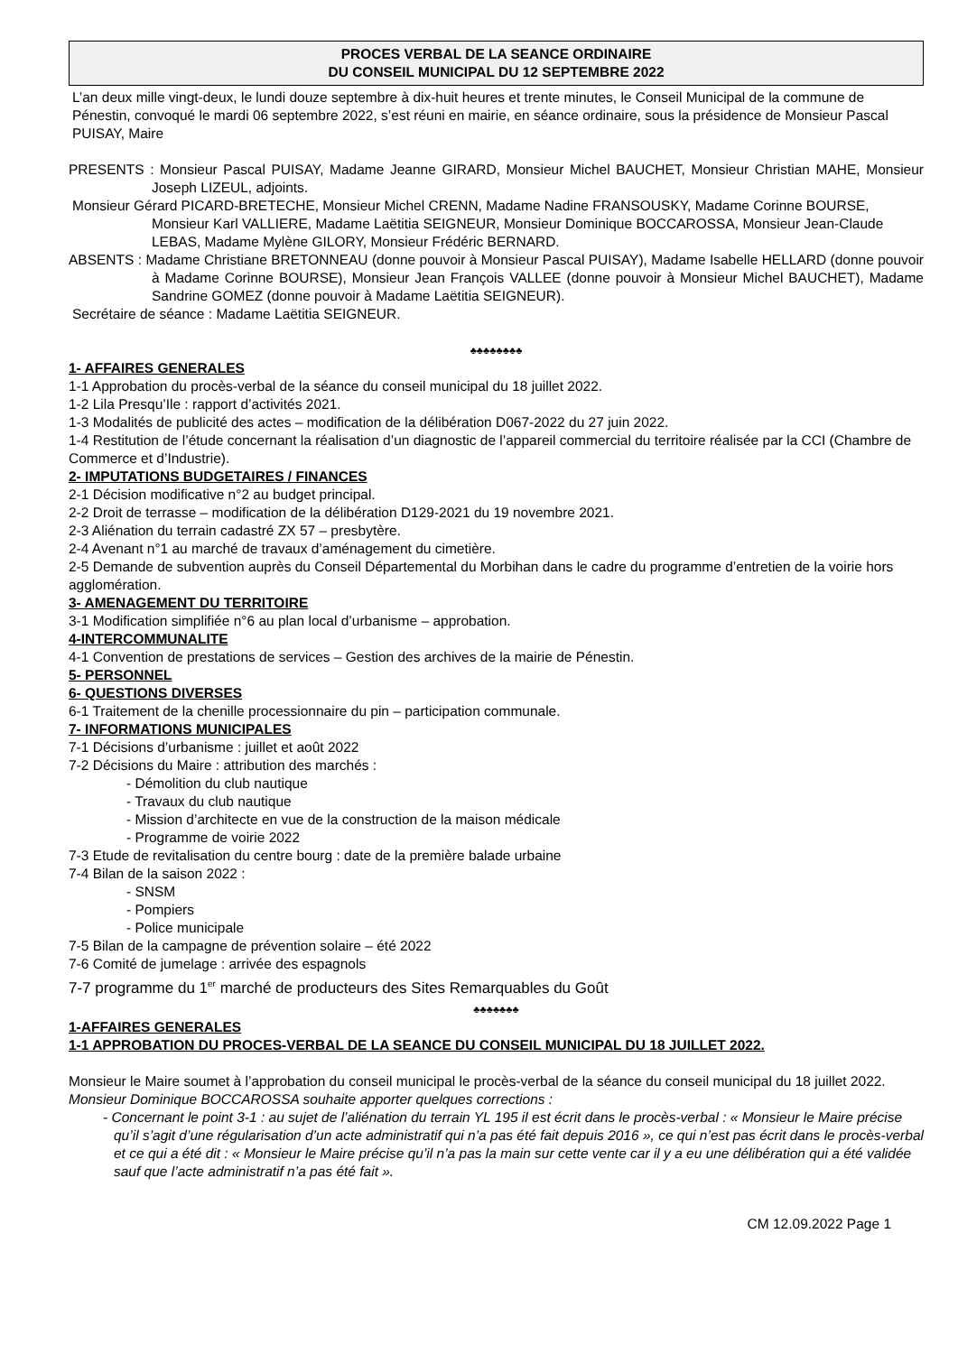PROCES VERBAL DE LA SEANCE ORDINAIRE
DU CONSEIL MUNICIPAL DU 12 SEPTEMBRE 2022
L’an deux mille vingt-deux, le lundi douze septembre à dix-huit heures et trente minutes, le Conseil Municipal de la commune de Pénestin, convoqué le mardi 06 septembre 2022, s’est réuni en mairie, en séance ordinaire, sous la présidence de Monsieur Pascal PUISAY, Maire
PRESENTS : Monsieur Pascal PUISAY, Madame Jeanne GIRARD, Monsieur Michel BAUCHET, Monsieur Christian MAHE, Monsieur Joseph LIZEUL, adjoints.
Monsieur Gérard PICARD-BRETECHE, Monsieur Michel CRENN, Madame Nadine FRANSOUSKY, Madame Corinne BOURSE, Monsieur Karl VALLIERE, Madame Laëtitia SEIGNEUR, Monsieur Dominique BOCCAROSSA, Monsieur Jean-Claude LEBAS, Madame Mylène GILORY, Monsieur Frédéric BERNARD.
ABSENTS : Madame Christiane BRETONNEAU (donne pouvoir à Monsieur Pascal PUISAY), Madame Isabelle HELLARD (donne pouvoir à Madame Corinne BOURSE), Monsieur Jean François VALLEE (donne pouvoir à Monsieur Michel BAUCHET), Madame Sandrine GOMEZ (donne pouvoir à Madame Laëtitia SEIGNEUR).
Secrétaire de séance : Madame Laëtitia SEIGNEUR.
♣♣♣♣♣♣♣♣
1- AFFAIRES GENERALES
1-1 Approbation du procès-verbal de la séance du conseil municipal du 18 juillet 2022.
1-2 Lila Presqu’Ile : rapport d’activités 2021.
1-3 Modalités de publicité des actes – modification de la délibération D067-2022 du 27 juin 2022.
1-4 Restitution de l’étude concernant la réalisation d’un diagnostic de l’appareil commercial du territoire réalisée par la CCI (Chambre de Commerce et d’Industrie).
2- IMPUTATIONS BUDGETAIRES / FINANCES
2-1 Décision modificative n°2 au budget principal.
2-2 Droit de terrasse – modification de la délibération D129-2021 du 19 novembre 2021.
2-3 Aliénation du terrain cadastré ZX 57 – presbytère.
2-4 Avenant n°1 au marché de travaux d’aménagement du cimetière.
2-5 Demande de subvention auprès du Conseil Départemental du Morbihan dans le cadre du programme d’entretien de la voirie hors agglomération.
3- AMENAGEMENT DU TERRITOIRE
3-1 Modification simplifiée n°6 au plan local d’urbanisme – approbation.
4-INTERCOMMUNALITE
4-1 Convention de prestations de services – Gestion des archives de la mairie de Pénestin.
5- PERSONNEL
6- QUESTIONS DIVERSES
6-1 Traitement de la chenille processionnaire du pin – participation communale.
7- INFORMATIONS MUNICIPALES
7-1 Décisions d’urbanisme : juillet et août 2022
7-2 Décisions du Maire : attribution des marchés :
- Démolition du club nautique
- Travaux du club nautique
- Mission d’architecte en vue de la construction de la maison médicale
- Programme de voirie 2022
7-3 Etude de revitalisation du centre bourg : date de la première balade urbaine
7-4 Bilan de la saison 2022 :
- SNSM
- Pompiers
- Police municipale
7-5 Bilan de la campagne de prévention solaire – été 2022
7-6 Comité de jumelage : arrivée des espagnols
7-7 programme du 1<sup>er</sup> marché de producteurs des Sites Remarquables du Goût
♣♣♣♣♣♣♣
1-AFFAIRES GENERALES
1-1 APPROBATION DU PROCES-VERBAL DE LA SEANCE DU CONSEIL MUNICIPAL DU 18 JUILLET 2022.
Monsieur le Maire soumet à l’approbation du conseil municipal le procès-verbal de la séance du conseil municipal du 18 juillet 2022.
Monsieur Dominique BOCCAROSSA souhaite apporter quelques corrections :
- Concernant le point 3-1 : au sujet de l’aliénation du terrain YL 195 il est écrit dans le procès-verbal : « Monsieur le Maire précise qu’il s’agit d’une régularisation d’un acte administratif qui n’a pas été fait depuis 2016 », ce qui n’est pas écrit dans le procès-verbal et ce qui a été dit : « Monsieur le Maire précise qu’il n’a pas la main sur cette vente car il y a eu une délibération qui a été validée sauf que l’acte administratif n’a pas été fait ».
CM 12.09.2022 Page 1